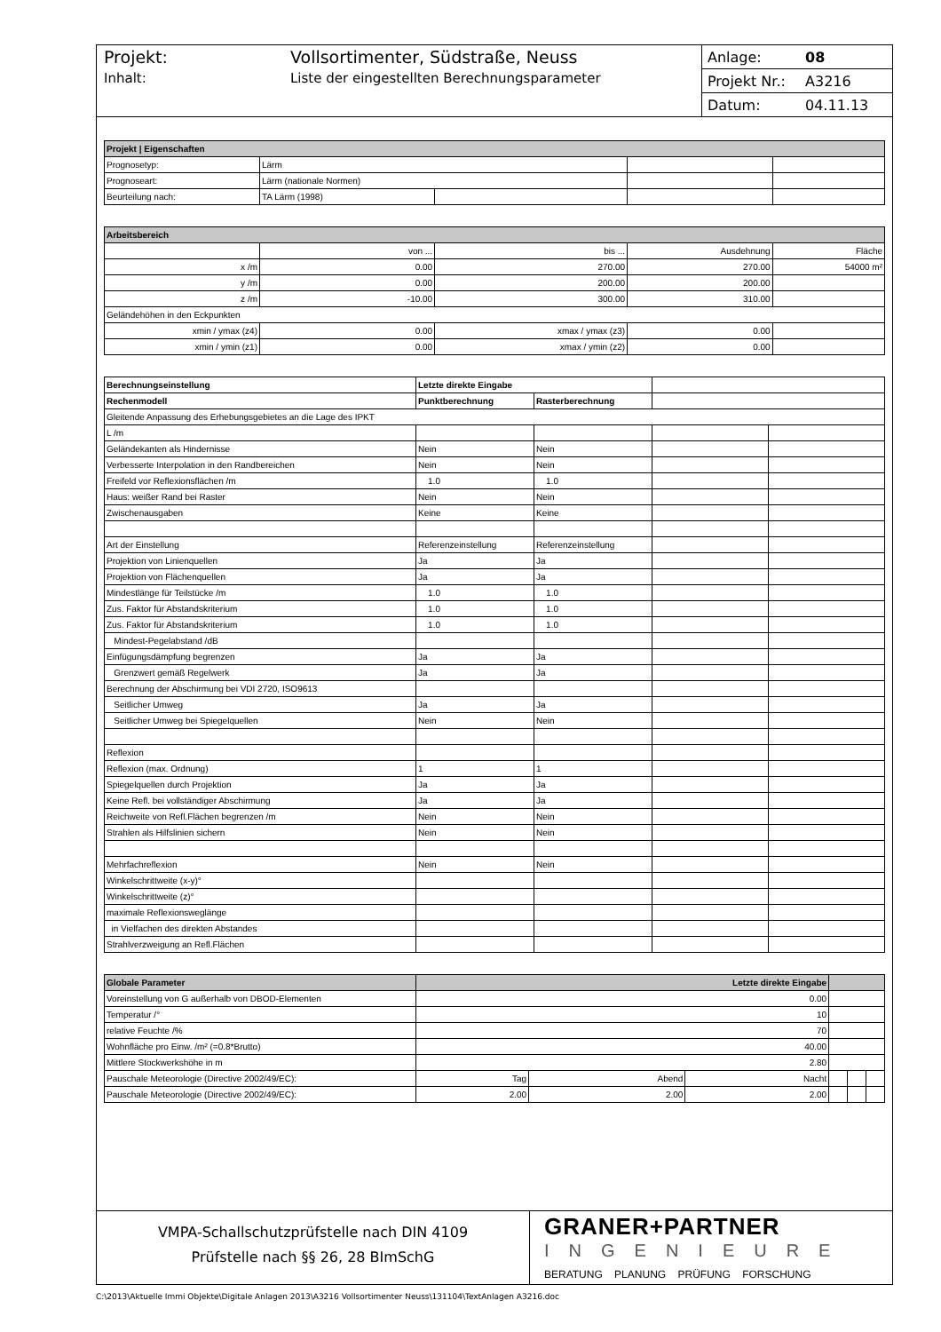Projekt: Vollsortimenter, Südstraße, Neuss
Inhalt: Liste der eingestellten Berechnungsparameter
Anlage: 08
Projekt Nr.: A3216
Datum: 04.11.13
| Projekt / Eigenschaften | | | | |
| --- | --- | --- | --- | --- |
| Prognosetyp: | Lärm | | | |
| Prognoseart: | Lärm (nationale Normen) | | | |
| Beurteilung nach: | TA Lärm (1998) | | | |
| Arbeitsbereich | | | | |
| | von ... | bis ... | Ausdehnung | Fläche |
| x /m | 0.00 | 270.00 | 270.00 | 54000 m² |
| y /m | 0.00 | 200.00 | 200.00 | |
| z /m | -10.00 | 300.00 | 310.00 | |
| Geländehöhen in den Eckpunkten | | | | |
| xmin / ymax (z4) | 0.00 | xmax / ymax (z3) | 0.00 | |
| xmin / ymin (z1) | 0.00 | xmax / ymin (z2) | 0.00 | |
| Berechnungseinstellung | Letzte direkte Eingabe | | | |
| Rechenmodell | Punktberechnung | Rasterberechnung | | |
| Gleitende Anpassung des Erhebungsgebietes an die Lage des IPKT | | | | |
| L /m | | | | |
| Geländekanten als Hindernisse | Nein | Nein | | |
| Verbesserte Interpolation in den Randbereichen | Nein | Nein | | |
| Freifeld vor Reflexionsflächen /m | 1.0 | 1.0 | | |
| Haus: weißer Rand bei Raster | Nein | Nein | | |
| Zwischenausgaben | Keine | Keine | | |
| Art der Einstellung | Referenzeinstellung | Referenzeinstellung | | |
| Projektion von Linienquellen | Ja | Ja | | |
| Projektion von Flächenquellen | Ja | Ja | | |
| Mindestlänge für Teilstücke /m | 1.0 | 1.0 | | |
| Zus. Faktor für Abstandskriterium | 1.0 | 1.0 | | |
| Zus. Faktor für Abstandskriterium | 1.0 | 1.0 | | |
| Mindest-Pegelabstand /dB | | | | |
| Einfügungsdämpfung begrenzen | Ja | Ja | | |
| Grenzwert gemäß Regelwerk | Ja | Ja | | |
| Berechnung der Abschirmung bei VDI 2720, ISO9613 | | | | |
| Seitlicher Umweg | Ja | Ja | | |
| Seitlicher Umweg bei Spiegelquellen | Nein | Nein | | |
| Reflexion | | | | |
| Reflexion (max. Ordnung) | 1 | 1 | | |
| Spiegelquellen durch Projektion | Ja | Ja | | |
| Keine Refl. bei vollständiger Abschirmung | Ja | Ja | | |
| Reichweite von Refl.Flächen begrenzen /m | Nein | Nein | | |
| Strahlen als Hilfslinien sichern | Nein | Nein | | |
| Mehrfachreflexion | Nein | Nein | | |
| Winkelschrittweite (x-y)° | | | | |
| Winkelschrittweite (z)° | | | | |
| maximale Reflexionsweglänge | | | | |
| in Vielfachen des direkten Abstandes | | | | |
| Strahlverzweigung an Refl.Flächen | | | | |
| Globale Parameter | Letzte direkte Eingabe | | | | | |
| --- | --- | --- | --- | --- | --- | --- |
| Voreinstellung von G außerhalb von DBOD-Elementen | 0.00 | | | | | |
| Temperatur /° | 10 | | | | | |
| relative Feuchte /% | 70 | | | | | |
| Wohnfläche pro Einw. /m² (=0.8*Brutto) | 40.00 | | | | | |
| Mittlere Stockwerkshöhe in m | 2.80 | | | | | |
| Pauschale Meteorologie (Directive 2002/49/EC): | Tag | Abend | Nacht | | | |
| Pauschale Meteorologie (Directive 2002/49/EC): | 2.00 | 2.00 | 2.00 | | | |
VMPA-Schallschutzprüfstelle nach DIN 4109
Prüfstelle nach §§ 26, 28 BImSchG
GRANER+PARTNER
INGENIEURE
BERATUNG PLANUNG PRÜFUNG FORSCHUNG
C:\2013\Aktuelle Immi Objekte\Digitale Anlagen 2013\A3216 Vollsortimenter Neuss\131104\TextAnlagen A3216.doc